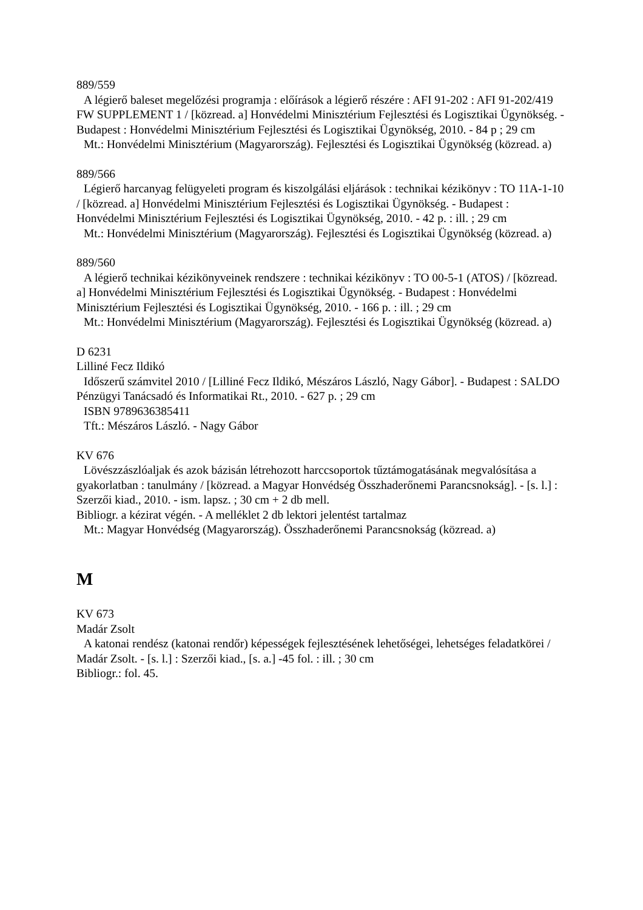889/559
A légierő baleset megelőzési programja : előírások a légierő részére : AFI 91-202 : AFI 91-202/419 FW SUPPLEMENT 1 / [közread. a] Honvédelmi Minisztérium Fejlesztési és Logisztikai Ügynökség. - Budapest : Honvédelmi Minisztérium Fejlesztési és Logisztikai Ügynökség, 2010. - 84 p ; 29 cm
Mt.: Honvédelmi Minisztérium (Magyarország). Fejlesztési és Logisztikai Ügynökség (közread. a)
889/566
Légierő harcanyag felügyeleti program és kiszolgálási eljárások : technikai kézikönyv : TO 11A-1-10 / [közread. a] Honvédelmi Minisztérium Fejlesztési és Logisztikai Ügynökség. - Budapest : Honvédelmi Minisztérium Fejlesztési és Logisztikai Ügynökség, 2010. - 42 p. : ill. ; 29 cm
Mt.: Honvédelmi Minisztérium (Magyarország). Fejlesztési és Logisztikai Ügynökség (közread. a)
889/560
A légierő technikai kézikönyveinek rendszere : technikai kézikönyv : TO 00-5-1 (ATOS) / [közread. a] Honvédelmi Minisztérium Fejlesztési és Logisztikai Ügynökség. - Budapest : Honvédelmi Minisztérium Fejlesztési és Logisztikai Ügynökség, 2010. - 166 p. : ill. ; 29 cm
Mt.: Honvédelmi Minisztérium (Magyarország). Fejlesztési és Logisztikai Ügynökség (közread. a)
D 6231
Lilliné Fecz Ildikó
Időszerű számvitel 2010 / [Lilliné Fecz Ildikó, Mészáros László, Nagy Gábor]. - Budapest : SALDO Pénzügyi Tanácsadó és Informatikai Rt., 2010. - 627 p. ; 29 cm
ISBN 9789636385411
Tft.: Mészáros László. - Nagy Gábor
KV 676
Lövészzászlóaljak és azok bázisán létrehozott harccsoportok tűztámogatásának megvalósítása a gyakorlatban : tanulmány / [közread. a Magyar Honvédség Összhaderőnemi Parancsnokság]. - [s. l.] : Szerzői kiad., 2010. - ism. lapsz. ; 30 cm + 2 db mell.
Bibliogr. a kézirat végén. - A melléklet 2 db lektori jelentést tartalmaz
Mt.: Magyar Honvédség (Magyarország). Összhaderőnemi Parancsnokság (közread. a)
M
KV 673
Madár Zsolt
A katonai rendész (katonai rendőr) képességek fejlesztésének lehetőségei, lehetséges feladatkörei / Madár Zsolt. - [s. l.] : Szerzői kiad., [s. a.] -45 fol. : ill. ; 30 cm
Bibliogr.: fol. 45.